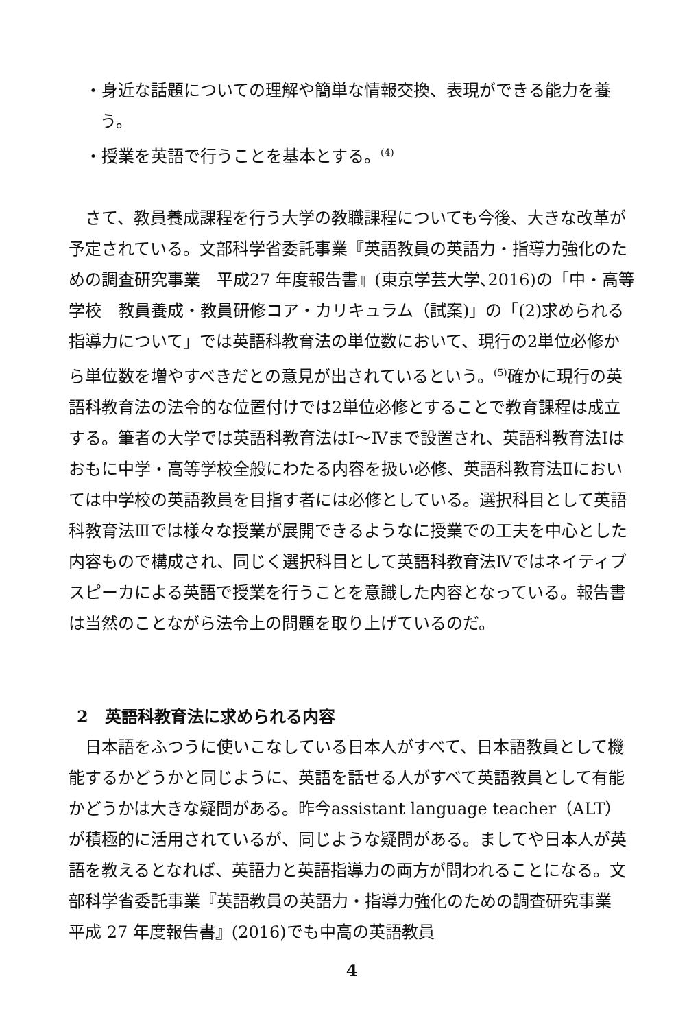・身近な話題についての理解や簡単な情報交換、表現ができる能力を養う。
・授業を英語で行うことを基本とする。<sup>(4)</sup>
　さて、教員養成課程を行う大学の教職課程についても今後、大きな改革が予定されている。文部科学省委託事業『英語教員の英語力・指導力強化のための調査研究事業　平成27 年度報告書』(東京学芸大学､2016)の「中・高等学校　教員養成・教員研修コア・カリキュラム（試案)」の「(2)求められる指導力について」では英語科教育法の単位数において、現行の2単位必修から単位数を増やすべきだとの意見が出されているという。<sup>(5)</sup>確かに現行の英語科教育法の法令的な位置付けでは2単位必修とすることで教育課程は成立する。筆者の大学では英語科教育法はⅠ～Ⅳまで設置され、英語科教育法Ⅰはおもに中学・高等学校全般にわたる内容を扱い必修、英語科教育法Ⅱにおいては中学校の英語教員を目指す者には必修としている。選択科目として英語科教育法Ⅲでは様々な授業が展開できるようなに授業での工夫を中心とした内容もので構成され、同じく選択科目として英語科教育法Ⅳではネイティブスピーカによる英語で授業を行うことを意識した内容となっている。報告書は当然のことながら法令上の問題を取り上げているのだ。
2　英語科教育法に求められる内容
　日本語をふつうに使いこなしている日本人がすべて、日本語教員として機能するかどうかと同じように、英語を話せる人がすべて英語教員として有能かどうかは大きな疑問がある。昨今assistant language teacher（ALT）が積極的に活用されているが、同じような疑問がある。ましてや日本人が英語を教えるとなれば、英語力と英語指導力の両方が問われることになる。文部科学省委託事業『英語教員の英語力・指導力強化のための調査研究事業　平成 27 年度報告書』(2016)でも中高の英語教員
4